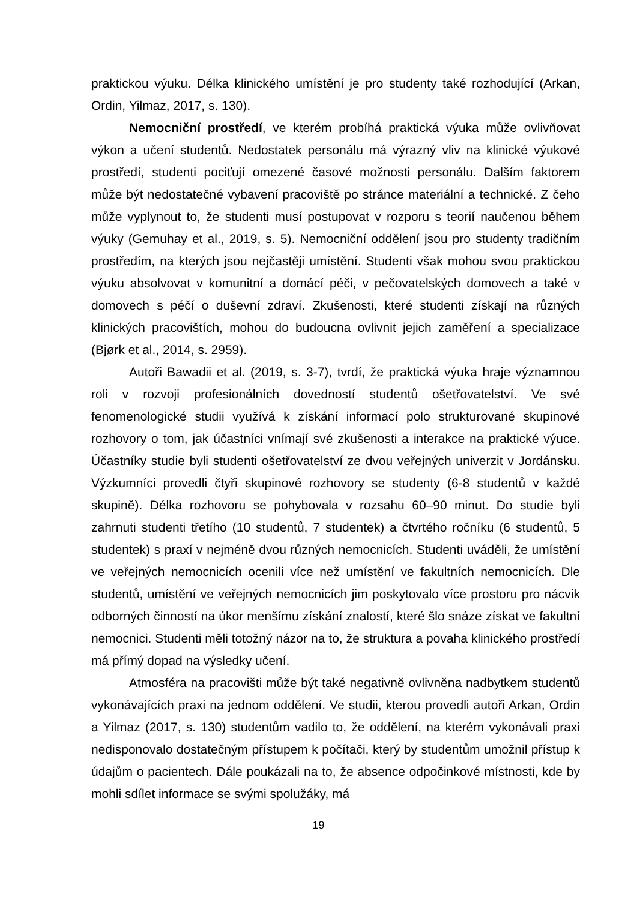praktickou výuku. Délka klinického umístění je pro studenty také rozhodující (Arkan, Ordin, Yilmaz, 2017, s. 130).
Nemocniční prostředí, ve kterém probíhá praktická výuka může ovlivňovat výkon a učení studentů. Nedostatek personálu má výrazný vliv na klinické výukové prostředí, studenti pociťují omezené časové možnosti personálu. Dalším faktorem může být nedostatečné vybavení pracoviště po stránce materiální a technické. Z čeho může vyplynout to, že studenti musí postupovat v rozporu s teorií naučenou během výuky (Gemuhay et al., 2019, s. 5). Nemocniční oddělení jsou pro studenty tradičním prostředím, na kterých jsou nejčastěji umístění. Studenti však mohou svou praktickou výuku absolvovat v komunitní a domácí péči, v pečovatelských domovech a také v domovech s péčí o duševní zdraví. Zkušenosti, které studenti získají na různých klinických pracovištích, mohou do budoucna ovlivnit jejich zaměření a specializace (Bjørk et al., 2014, s. 2959).
Autoři Bawadii et al. (2019, s. 3-7), tvrdí, že praktická výuka hraje významnou roli v rozvoji profesionálních dovedností studentů ošetřovatelství. Ve své fenomenologické studii využívá k získání informací polo strukturované skupinové rozhovory o tom, jak účastníci vnímají své zkušenosti a interakce na praktické výuce. Účastníky studie byli studenti ošetřovatelství ze dvou veřejných univerzit v Jordánsku. Výzkumníci provedli čtyři skupinové rozhovory se studenty (6-8 studentů v každé skupině). Délka rozhovoru se pohybovala v rozsahu 60–90 minut. Do studie byli zahrnuti studenti třetího (10 studentů, 7 studentek) a čtvrtého ročníku (6 studentů, 5 studentek) s praxí v nejméně dvou různých nemocnicích. Studenti uváděli, že umístění ve veřejných nemocnicích ocenili více než umístění ve fakultních nemocnicích. Dle studentů, umístění ve veřejných nemocnicích jim poskytovalo více prostoru pro nácvik odborných činností na úkor menšímu získání znalostí, které šlo snáze získat ve fakultní nemocnici. Studenti měli totožný názor na to, že struktura a povaha klinického prostředí má přímý dopad na výsledky učení.
Atmosféra na pracovišti může být také negativně ovlivněna nadbytkem studentů vykonávajících praxi na jednom oddělení. Ve studii, kterou provedli autoři Arkan, Ordin a Yilmaz (2017, s. 130) studentům vadilo to, že oddělení, na kterém vykonávali praxi nedisponovalo dostatečným přístupem k počítači, který by studentům umožnil přístup k údajům o pacientech. Dále poukázali na to, že absence odpočinkové místnosti, kde by mohli sdílet informace se svými spolužáky, má
19